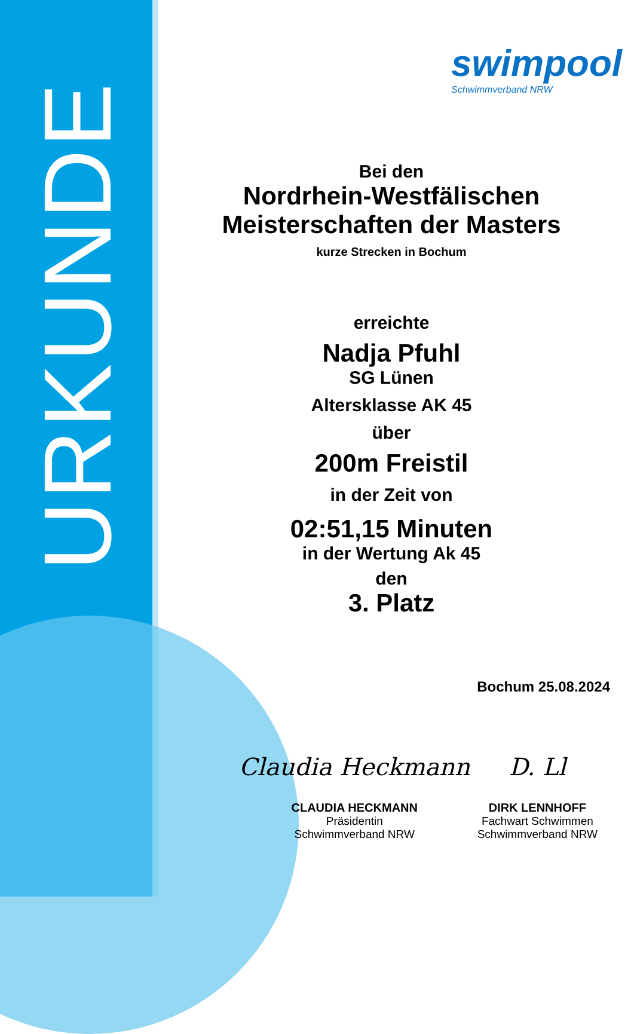URKUNDE
swimpool
Schwimmverband NRW
Bei den
Nordrhein-Westfälischen
Meisterschaften der Masters
kurze Strecken in Bochum
erreichte
Nadja Pfuhl
SG Lünen
Altersklasse AK 45
über
200m Freistil
in der Zeit von
02:51,15 Minuten
in der Wertung Ak 45
den
3. Platz
Bochum 25.08.2024
Claudia Heckmann
CLAUDIA HECKMANN
Präsidentin
Schwimmverband NRW
D. Ll
DIRK LENNHOFF
Fachwart Schwimmen
Schwimmverband NRW